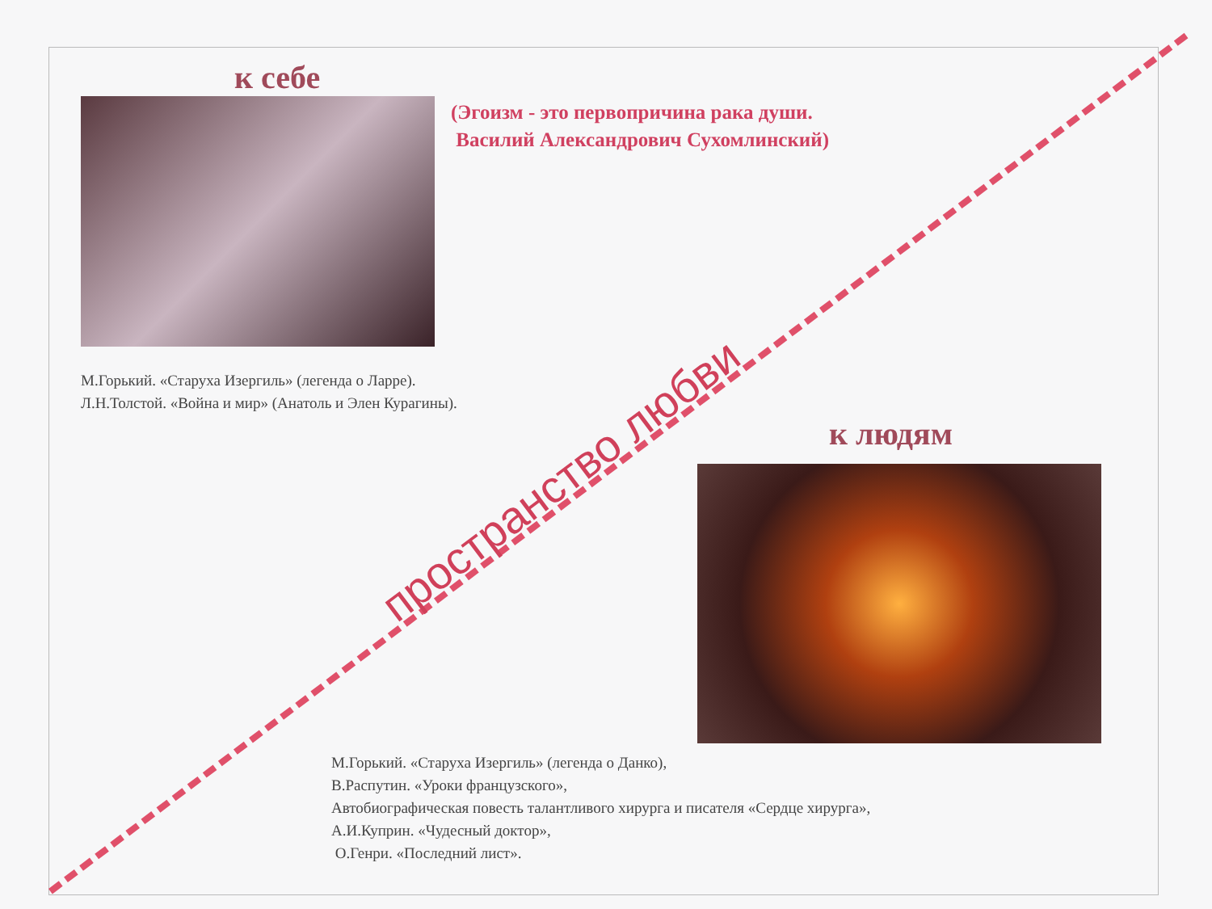к себе
(Эгоизм - это первопричина рака души.
Василий Александрович Сухомлинский)
М.Горький. «Старуха Изергиль» (легенда о Ларре).
Л.Н.Толстой. «Война и мир» (Анатоль и Элен Курагины).
к людям
М.Горький. «Старуха Изергиль» (легенда о Данко),
В.Распутин. «Уроки французского»,
Автобиографическая повесть талантливого хирурга и писателя «Сердце хирурга»,
А.И.Куприн. «Чудесный доктор»,
О.Генри. «Последний лист».
пространство любви